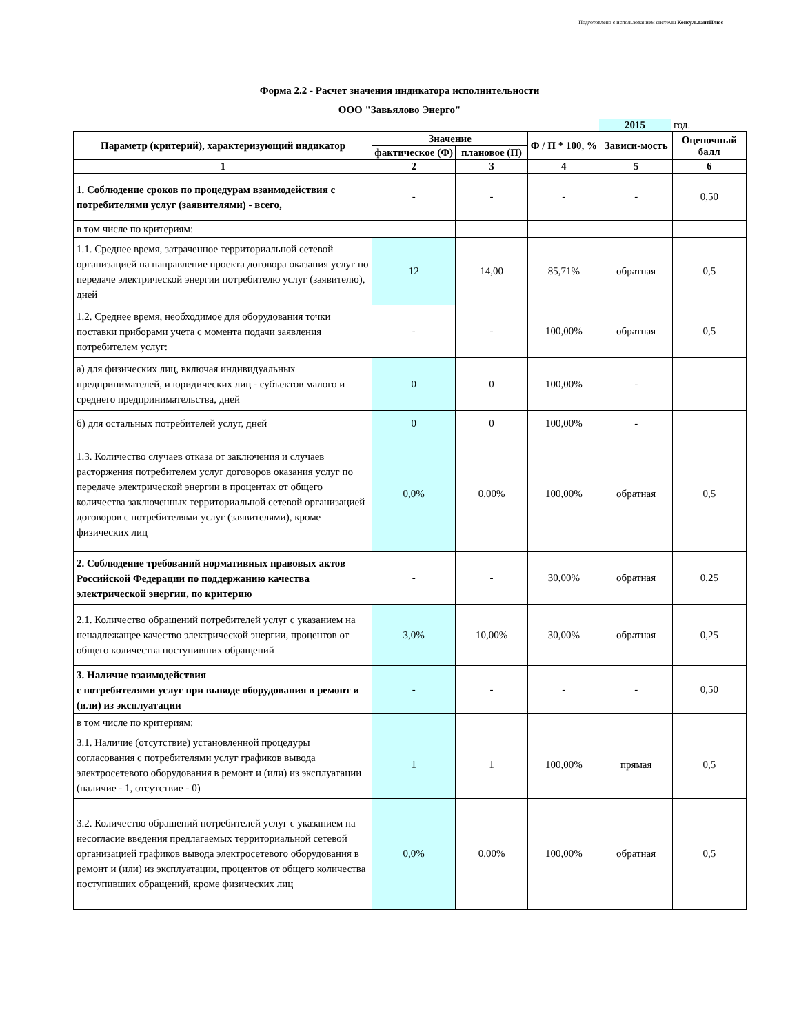Подготовлено с использованием системы КонсультантПлюс
Форма 2.2 - Расчет значения индикатора исполнительности
ООО "Завьялово Энерго"
2015 год.
| Параметр (критерий), характеризующий индикатор | Значение | | Ф / П * 100, % | Зависи-мость | Оценочный балл |
| --- | --- | --- | --- | --- | --- |
| | фактическое (Ф) | плановое (П) | | | |
| 1 | 2 | 3 | 4 | 5 | 6 |
| 1. Соблюдение сроков по процедурам взаимодействия с потребителями услуг (заявителями) - всего, | - | - | - | - | 0,50 |
| в том числе по критериям: | | | | | |
| 1.1. Среднее время, затраченное территориальной сетевой организацией на направление проекта договора оказания услуг по передаче электрической энергии потребителю услуг (заявителю), дней | 12 | 14,00 | 85,71% | обратная | 0,5 |
| 1.2. Среднее время, необходимое для оборудования точки поставки приборами учета с момента подачи заявления потребителем услуг: | - | - | 100,00% | обратная | 0,5 |
| а) для физических лиц, включая индивидуальных предпринимателей, и юридических лиц - субъектов малого и среднего предпринимательства, дней | 0 | 0 | 100,00% | - | |
| б) для остальных потребителей услуг, дней | 0 | 0 | 100,00% | - | |
| 1.3. Количество случаев отказа от заключения и случаев расторжения потребителем услуг договоров оказания услуг по передаче электрической энергии в процентах от общего количества заключенных территориальной сетевой организацией договоров с потребителями услуг (заявителями), кроме физических лиц | 0,0% | 0,00% | 100,00% | обратная | 0,5 |
| 2. Соблюдение требований нормативных правовых актов Российской Федерации по поддержанию качества электрической энергии, по критерию | - | - | 30,00% | обратная | 0,25 |
| 2.1. Количество обращений потребителей услуг с указанием на ненадлежащее качество электрической энергии, процентов от общего количества поступивших обращений | 3,0% | 10,00% | 30,00% | обратная | 0,25 |
| 3. Наличие взаимодействия с потребителями услуг при выводе оборудования в ремонт и (или) из эксплуатации | - | - | - | - | 0,50 |
| в том числе по критериям: | | | | | |
| 3.1. Наличие (отсутствие) установленной процедуры согласования с потребителями услуг графиков вывода электросетевого оборудования в ремонт и (или) из эксплуатации (наличие - 1, отсутствие - 0) | 1 | 1 | 100,00% | прямая | 0,5 |
| 3.2. Количество обращений потребителей услуг с указанием на несогласие введения предлагаемых территориальной сетевой организацией графиков вывода электросетевого оборудования в ремонт и (или) из эксплуатации, процентов от общего количества поступивших обращений, кроме физических лиц | 0,0% | 0,00% | 100,00% | обратная | 0,5 |